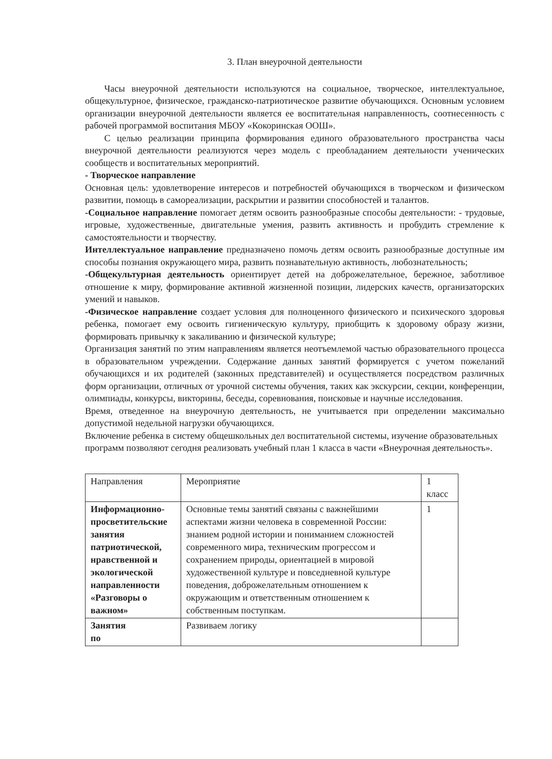3. План внеурочной деятельности
Часы внеурочной деятельности используются на социальное, творческое, интеллектуальное, общекультурное, физическое, гражданско-патриотическое развитие обучающихся. Основным условием организации внеурочной деятельности является ее воспитательная направленность, соотнесенность с рабочей программой воспитания МБОУ «Кокоринская ООШ».
С целью реализации принципа формирования единого образовательного пространства часы внеурочной деятельности реализуются через модель с преобладанием деятельности ученических сообществ и воспитательных мероприятий.
- Творческое направление
Основная цель: удовлетворение интересов и потребностей обучающихся в творческом и физическом развитии, помощь в самореализации, раскрытии и развитии способностей и талантов.
-Социальное направление помогает детям освоить разнообразные способы деятельности: - трудовые, игровые, художественные, двигательные умения, развить активность и пробудить стремление к самостоятельности и творчеству.
Интеллектуальное направление предназначено помочь детям освоить разнообразные доступные им способы познания окружающего мира, развить познавательную активность, любознательность;
-Общекультурная деятельность ориентирует детей на доброжелательное, бережное, заботливое отношение к миру, формирование активной жизненной позиции, лидерских качеств, организаторских умений и навыков.
-Физическое направление создает условия для полноценного физического и психического здоровья ребенка, помогает ему освоить гигиеническую культуру, приобщить к здоровому образу жизни, формировать привычку к закаливанию и физической культуре;
Организация занятий по этим направлениям является неотъемлемой частью образовательного процесса в образовательном учреждении. Содержание данных занятий формируется с учетом пожеланий обучающихся и их родителей (законных представителей) и осуществляется посредством различных форм организации, отличных от урочной системы обучения, таких как экскурсии, секции, конференции, олимпиады, конкурсы, викторины, беседы, соревнования, поисковые и научные исследования.
Время, отведенное на внеурочную деятельность, не учитывается при определении максимально допустимой недельной нагрузки обучающихся.
Включение ребенка в систему общешкольных дел воспитательной системы, изучение образовательных программ позволяют сегодня реализовать учебный план 1 класса в части «Внеурочная деятельность».
| Направления | Мероприятие | 1 класс |
| Информационно-просветительские занятия патриотической, нравственной и экологической направленности «Разговоры о важном» | Основные темы занятий связаны с важнейшими аспектами жизни человека в современной России: знанием родной истории и пониманием сложностей современного мира, техническим прогрессом и сохранением природы, ориентацией в мировой художественной культуре и повседневной культуре поведения, доброжелательным отношением к окружающим и ответственным отношением к собственным поступкам. | 1 |
| Занятия по | Развиваем логику | |